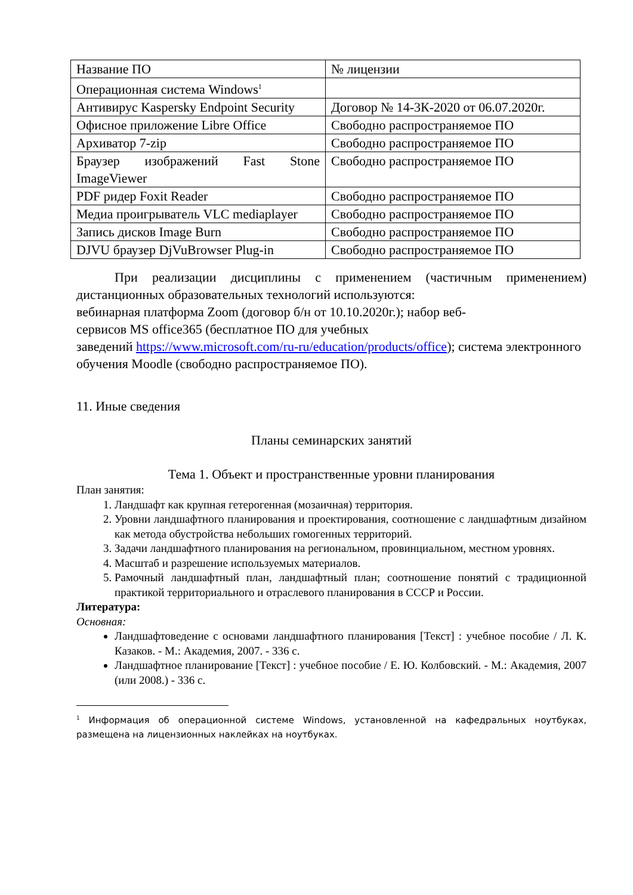| Название ПО | № лицензии |
| Операционная система Windows<sup>1</sup> | |
| Антивирус Kaspersky Endpoint Security | Договор № 14-3К-2020 от 06.07.2020г. |
| Офисное приложение Libre Office | Свободно распространяемое ПО |
| Архиватор 7-zip | Свободно распространяемое ПО |
| Браузер изображений Fast Stone ImageViewer | Свободно распространяемое ПО |
| PDF ридер Foxit Reader | Свободно распространяемое ПО |
| Медиа проигрыватель VLC mediaplayer | Свободно распространяемое ПО |
| Запись дисков Image Burn | Свободно распространяемое ПО |
| DJVU браузер DjVuBrowser Plug-in | Свободно распространяемое ПО |
При реализации дисциплины с применением (частичным применением) дистанционных образовательных технологий используются:
вебинарная платформа Zoom (договор б/н от 10.10.2020г.); набор веб-
сервисов MS office365 (бесплатное ПО для учебных
заведений https://www.microsoft.com/ru-ru/education/products/office); система электронного обучения Moodle (свободно распространяемое ПО).
11. Иные сведения
Планы семинарских занятий
Тема 1. Объект и пространственные уровни планирования
План занятия:
1. Ландшафт как крупная гетерогенная (мозаичная) территория.
2. Уровни ландшафтного планирования и проектирования, соотношение с ландшафтным дизайном как метода обустройства небольших гомогенных территорий.
3. Задачи ландшафтного планирования на региональном, провинциальном, местном уровнях.
4. Масштаб и разрешение используемых материалов.
5. Рамочный ландшафтный план, ландшафтный план; соотношение понятий с традиционной практикой территориального и отраслевого планирования в СССР и России.
Литература:
Основная:
Ландшафтоведение с основами ландшафтного планирования [Текст] : учебное пособие / Л. К. Казаков. - М.: Академия, 2007. - 336 с.
Ландшафтное планирование [Текст] : учебное пособие / Е. Ю. Колбовский. - М.: Академия, 2007 (или 2008.) - 336 с.
<sup>1</sup> Информация об операционной системе Windows, установленной на кафедральных ноутбуках, размещена на лицензионных наклейках на ноутбуках.